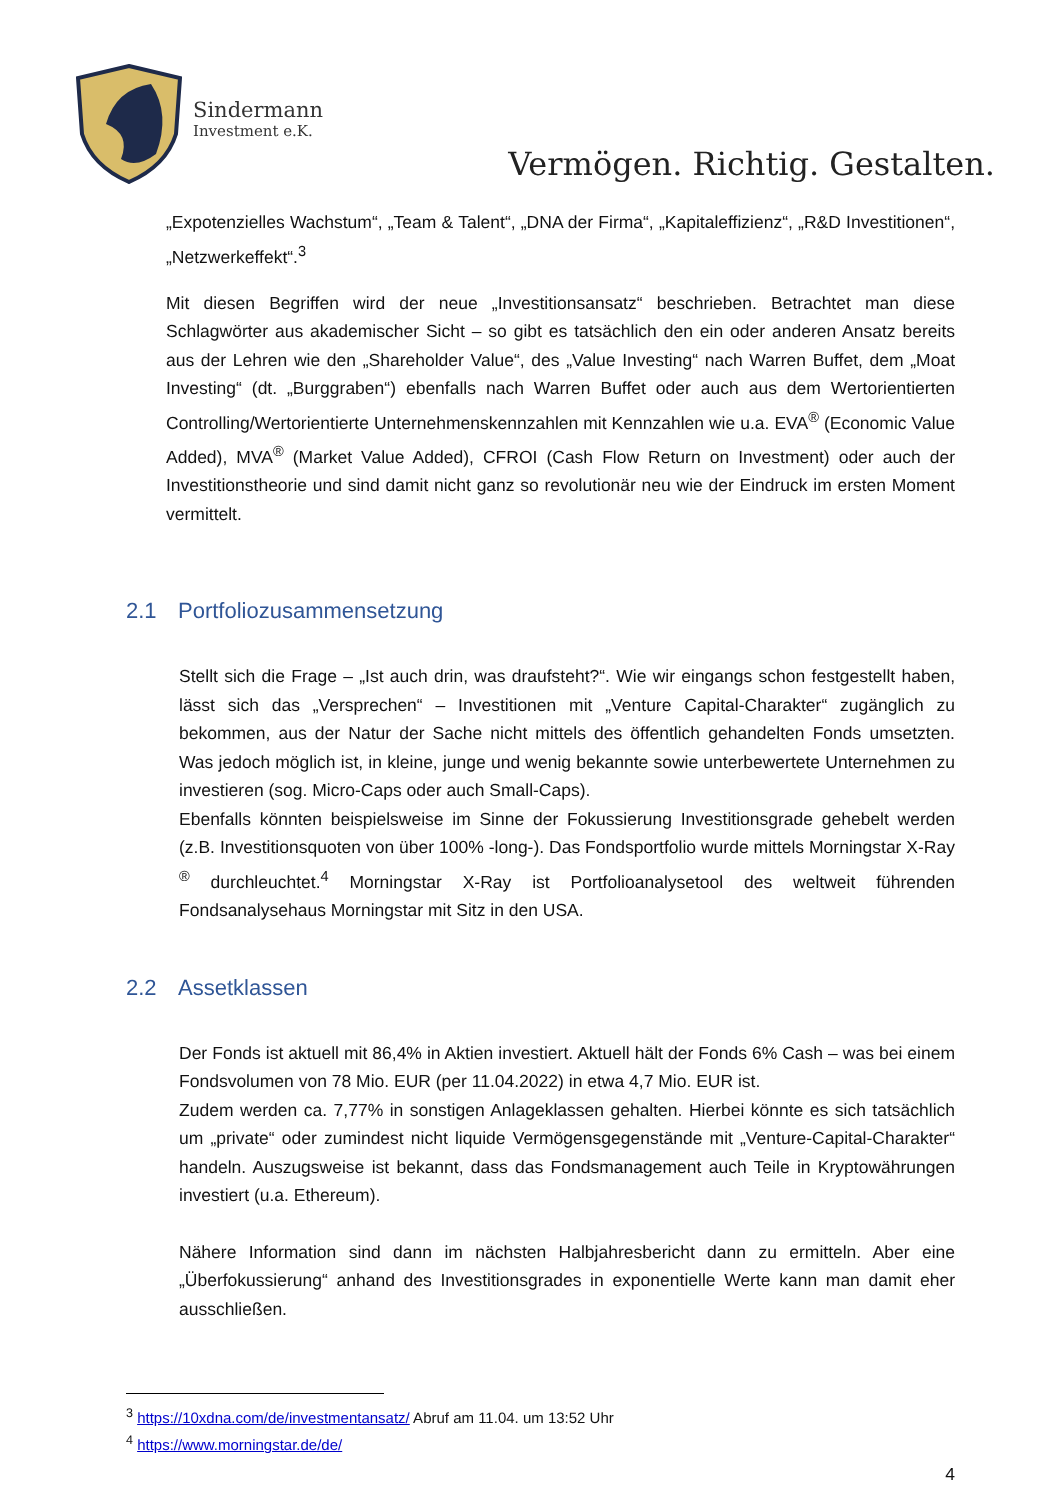Sindermann
Investment e.K.
Vermögen. Richtig. Gestalten.
„Expotenzielles Wachstum“, „Team & Talent“, „DNA der Firma“, „Kapitaleffizienz“, „R&D Investitionen“, „Netzwerkeffekt“.<sup>3</sup>
Mit diesen Begriffen wird der neue „Investitionsansatz“ beschrieben. Betrachtet man diese Schlagwörter aus akademischer Sicht – so gibt es tatsächlich den ein oder anderen Ansatz bereits aus der Lehren wie den „Shareholder Value“, des „Value Investing“ nach Warren Buffet, dem „Moat Investing“ (dt. „Burggraben“) ebenfalls nach Warren Buffet oder auch aus dem Wertorientierten Controlling/Wertorientierte Unternehmenskennzahlen mit Kennzahlen wie u.a. EVA<sup>®</sup> (Economic Value Added), MVA<sup>®</sup> (Market Value Added), CFROI (Cash Flow Return on Investment) oder auch der Investitionstheorie und sind damit nicht ganz so revolutionär neu wie der Eindruck im ersten Moment vermittelt.
2.1 Portfoliozusammensetzung
Stellt sich die Frage – „Ist auch drin, was draufsteht?“. Wie wir eingangs schon festgestellt haben, lässt sich das „Versprechen“ – Investitionen mit „Venture Capital-Charakter“ zugänglich zu bekommen, aus der Natur der Sache nicht mittels des öffentlich gehandelten Fonds umsetzten. Was jedoch möglich ist, in kleine, junge und wenig bekannte sowie unterbewertete Unternehmen zu investieren (sog. Micro-Caps oder auch Small-Caps).
Ebenfalls könnten beispielsweise im Sinne der Fokussierung Investitionsgrade gehebelt werden (z.B. Investitionsquoten von über 100% -long-). Das Fondsportfolio wurde mittels Morningstar X-Ray <sup>®</sup> durchleuchtet.<sup>4</sup> Morningstar X-Ray ist Portfolioanalysetool des weltweit führenden Fondsanalysehaus Morningstar mit Sitz in den USA.
2.2 Assetklassen
Der Fonds ist aktuell mit 86,4% in Aktien investiert. Aktuell hält der Fonds 6% Cash – was bei einem Fondsvolumen von 78 Mio. EUR (per 11.04.2022) in etwa 4,7 Mio. EUR ist.
Zudem werden ca. 7,77% in sonstigen Anlageklassen gehalten. Hierbei könnte es sich tatsächlich um „private“ oder zumindest nicht liquide Vermögensgegenstände mit „Venture-Capital-Charakter“ handeln. Auszugsweise ist bekannt, dass das Fondsmanagement auch Teile in Kryptowährungen investiert (u.a. Ethereum).
Nähere Information sind dann im nächsten Halbjahresbericht dann zu ermitteln. Aber eine „Überfokussierung“ anhand des Investitionsgrades in exponentielle Werte kann man damit eher ausschließen.
<sup>3</sup> https://10xdna.com/de/investmentansatz/ Abruf am 11.04. um 13:52 Uhr
<sup>4</sup> https://www.morningstar.de/de/
4